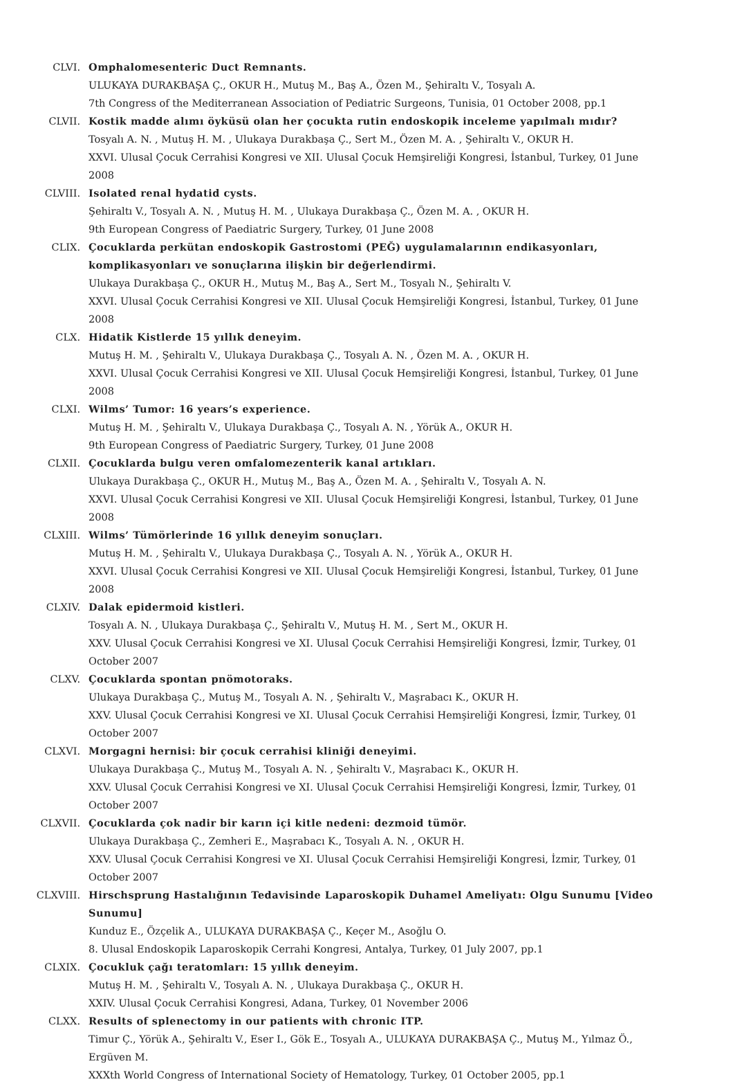CLVI. Omphalomesenteric Duct Remnants.
ULUKAYA DURAKBAŞA Ç., OKUR H., Mutuş M., Baş A., Özen M., Şehiraltı V., Tosyalı A.
7th Congress of the Mediterranean Association of Pediatric Surgeons, Tunisia, 01 October 2008, pp.1
CLVII. Kostik madde alımı öyküsü olan her çocukta rutin endoskopik inceleme yapılmalı mıdır?
Tosyalı A. N. , Mutuş H. M. , Ulukaya Durakbaşa Ç., Sert M., Özen M. A. , Şehiraltı V., OKUR H.
XXVI. Ulusal Çocuk Cerrahisi Kongresi ve XII. Ulusal Çocuk Hemşireliği Kongresi, İstanbul, Turkey, 01 June 2008
CLVIII. Isolated renal hydatid cysts.
Şehiraltı V., Tosyalı A. N. , Mutuş H. M. , Ulukaya Durakbaşa Ç., Özen M. A. , OKUR H.
9th European Congress of Paediatric Surgery, Turkey, 01 June 2008
CLIX. Çocuklarda perkütan endoskopik Gastrostomi (PEĞ) uygulamalarının endikasyonları, komplikasyonları ve sonuçlarına ilişkin bir değerlendirmi.
Ulukaya Durakbaşa Ç., OKUR H., Mutuş M., Baş A., Sert M., Tosyalı N., Şehiraltı V.
XXVI. Ulusal Çocuk Cerrahisi Kongresi ve XII. Ulusal Çocuk Hemşireliği Kongresi, İstanbul, Turkey, 01 June 2008
CLX. Hidatik Kistlerde 15 yıllık deneyim.
Mutuş H. M. , Şehiraltı V., Ulukaya Durakbaşa Ç., Tosyalı A. N. , Özen M. A. , OKUR H.
XXVI. Ulusal Çocuk Cerrahisi Kongresi ve XII. Ulusal Çocuk Hemşireliği Kongresi, İstanbul, Turkey, 01 June 2008
CLXI. Wilms’ Tumor: 16 years’s experience.
Mutuş H. M. , Şehiraltı V., Ulukaya Durakbaşa Ç., Tosyalı A. N. , Yörük A., OKUR H.
9th European Congress of Paediatric Surgery, Turkey, 01 June 2008
CLXII. Çocuklarda bulgu veren omfalomezenterik kanal artıkları.
Ulukaya Durakbaşa Ç., OKUR H., Mutuş M., Baş A., Özen M. A. , Şehiraltı V., Tosyalı A. N.
XXVI. Ulusal Çocuk Cerrahisi Kongresi ve XII. Ulusal Çocuk Hemşireliği Kongresi, İstanbul, Turkey, 01 June 2008
CLXIII. Wilms’ Tümörlerinde 16 yıllık deneyim sonuçları.
Mutuş H. M. , Şehiraltı V., Ulukaya Durakbaşa Ç., Tosyalı A. N. , Yörük A., OKUR H.
XXVI. Ulusal Çocuk Cerrahisi Kongresi ve XII. Ulusal Çocuk Hemşireliği Kongresi, İstanbul, Turkey, 01 June 2008
CLXIV. Dalak epidermoid kistleri.
Tosyalı A. N. , Ulukaya Durakbaşa Ç., Şehiraltı V., Mutuş H. M. , Sert M., OKUR H.
XXV. Ulusal Çocuk Cerrahisi Kongresi ve XI. Ulusal Çocuk Cerrahisi Hemşireliği Kongresi, İzmir, Turkey, 01 October 2007
CLXV. Çocuklarda spontan pnömotoraks.
Ulukaya Durakbaşa Ç., Mutuş M., Tosyalı A. N. , Şehiraltı V., Maşrabacı K., OKUR H.
XXV. Ulusal Çocuk Cerrahisi Kongresi ve XI. Ulusal Çocuk Cerrahisi Hemşireliği Kongresi, İzmir, Turkey, 01 October 2007
CLXVI. Morgagni hernisi: bir çocuk cerrahisi kliniği deneyimi.
Ulukaya Durakbaşa Ç., Mutuş M., Tosyalı A. N. , Şehiraltı V., Maşrabacı K., OKUR H.
XXV. Ulusal Çocuk Cerrahisi Kongresi ve XI. Ulusal Çocuk Cerrahisi Hemşireliği Kongresi, İzmir, Turkey, 01 October 2007
CLXVII. Çocuklarda çok nadir bir karın içi kitle nedeni: dezmoid tümör.
Ulukaya Durakbaşa Ç., Zemheri E., Maşrabacı K., Tosyalı A. N. , OKUR H.
XXV. Ulusal Çocuk Cerrahisi Kongresi ve XI. Ulusal Çocuk Cerrahisi Hemşireliği Kongresi, İzmir, Turkey, 01 October 2007
CLXVIII. Hirschsprung Hastalığının Tedavisinde Laparoskopik Duhamel Ameliyatı: Olgu Sunumu [Video Sunumu]
Kunduz E., Özçelik A., ULUKAYA DURAKBAŞA Ç., Keçer M., Asoğlu O.
8. Ulusal Endoskopik Laparoskopik Cerrahi Kongresi, Antalya, Turkey, 01 July 2007, pp.1
CLXIX. Çocukluk çağı teratomları: 15 yıllık deneyim.
Mutuş H. M. , Şehiraltı V., Tosyalı A. N. , Ulukaya Durakbaşa Ç., OKUR H.
XXIV. Ulusal Çocuk Cerrahisi Kongresi, Adana, Turkey, 01 November 2006
CLXX. Results of splenectomy in our patients with chronic ITP.
Timur Ç., Yörük A., Şehiraltı V., Eser I., Gök E., Tosyalı A., ULUKAYA DURAKBAŞA Ç., Mutuş M., Yılmaz Ö., Ergüven M.
XXXth World Congress of International Society of Hematology, Turkey, 01 October 2005, pp.1